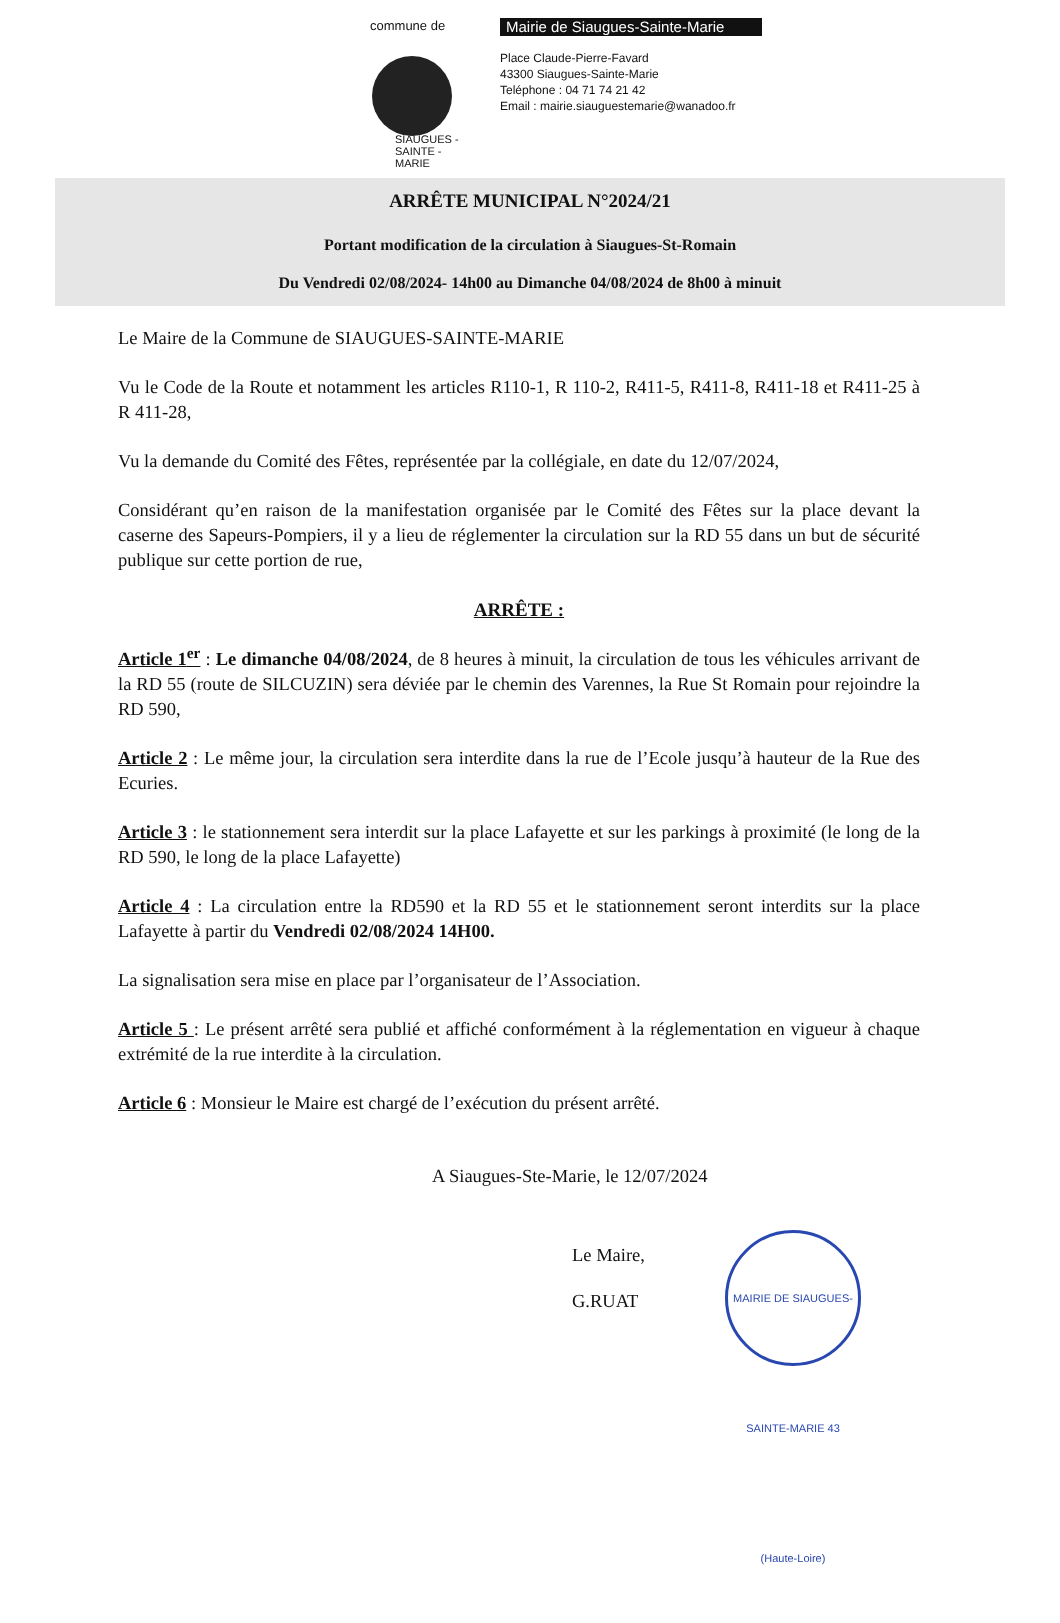commune de
SIAUGUES - SAINTE - MARIE
Mairie de Siaugues-Sainte-Marie
Place Claude-Pierre-Favard
43300 Siaugues-Sainte-Marie
Teléphone : 04 71 74 21 42
Email : mairie.siauguestemarie@wanadoo.fr
ARRÊTE MUNICIPAL N°2024/21
Portant modification de la circulation à Siaugues-St-Romain
Du Vendredi 02/08/2024- 14h00 au Dimanche 04/08/2024 de 8h00 à minuit
Le Maire de la Commune de SIAUGUES-SAINTE-MARIE
Vu le Code de la Route et notamment les articles R110-1, R 110-2, R411-5, R411-8, R411-18 et R411-25 à R 411-28,
Vu la demande du Comité des Fêtes, représentée par la collégiale, en date du 12/07/2024,
Considérant qu’en raison de la manifestation organisée par le Comité des Fêtes sur la place devant la caserne des Sapeurs-Pompiers, il y a lieu de réglementer la circulation sur la RD 55 dans un but de sécurité publique sur cette portion de rue,
ARRÊTE :
Article 1<sup>er</sup> : Le dimanche 04/08/2024, de 8 heures à minuit, la circulation de tous les véhicules arrivant de la RD 55 (route de SILCUZIN) sera déviée par le chemin des Varennes, la Rue St Romain pour rejoindre la RD 590,
Article 2 : Le même jour, la circulation sera interdite dans la rue de l’Ecole jusqu’à hauteur de la Rue des Ecuries.
Article 3 : le stationnement sera interdit sur la place Lafayette et sur les parkings à proximité (le long de la RD 590, le long de la place Lafayette)
Article 4 : La circulation entre la RD590 et la RD 55 et le stationnement seront interdits sur la place Lafayette à partir du Vendredi 02/08/2024 14H00.
La signalisation sera mise en place par l’organisateur de l’Association.
Article 5 : Le présent arrêté sera publié et affiché conformément à la réglementation en vigueur à chaque extrémité de la rue interdite à la circulation.
Article 6 : Monsieur le Maire est chargé de l’exécution du présent arrêté.
A Siaugues-Ste-Marie, le 12/07/2024
Le Maire,
G.RUAT
MAIRIE DE SIAUGUES-SAINTE-MARIE 43 (Haute-Loire)